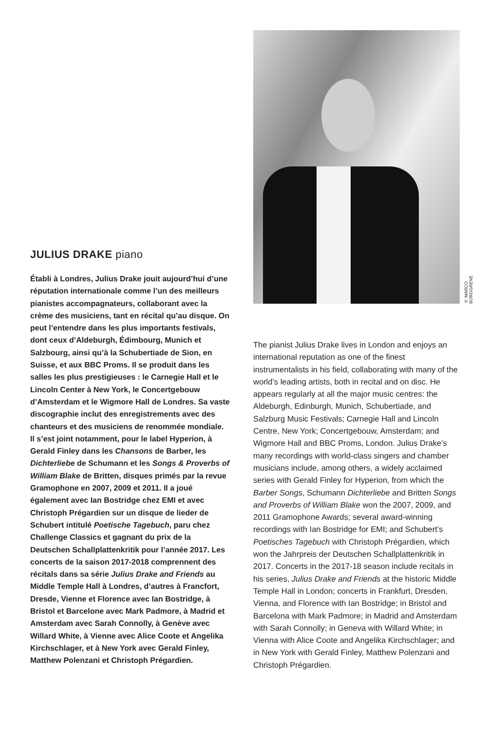JULIUS DRAKE piano
Établi à Londres, Julius Drake jouit aujourd’hui d’une réputation internationale comme l’un des meilleurs pianistes accompagnateurs, collaborant avec la crème des musiciens, tant en récital qu’au disque. On peut l’entendre dans les plus importants festivals, dont ceux d’Aldeburgh, Édimbourg, Munich et Salzbourg, ainsi qu’à la Schubertiade de Sion, en Suisse, et aux BBC Proms. Il se produit dans les salles les plus prestigieuses : le Carnegie Hall et le Lincoln Center à New York, le Concertgebouw d’Amsterdam et le Wigmore Hall de Londres. Sa vaste discographie inclut des enregistrements avec des chanteurs et des musiciens de renommée mondiale. Il s’est joint notamment, pour le label Hyperion, à Gerald Finley dans les Chansons de Barber, les Dichterliebe de Schumann et les Songs & Proverbs of William Blake de Britten, disques primés par la revue Gramophone en 2007, 2009 et 2011. Il a joué également avec Ian Bostridge chez EMI et avec Christoph Prégardien sur un disque de lieder de Schubert intitulé Poetische Tagebuch, paru chez Challenge Classics et gagnant du prix de la Deutschen Schallplattenkritik pour l’année 2017. Les concerts de la saison 2017-2018 comprennent des récitals dans sa série Julius Drake and Friends au Middle Temple Hall à Londres, d’autres à Francfort, Dresde, Vienne et Florence avec Ian Bostridge, à Bristol et Barcelone avec Mark Padmore, à Madrid et Amsterdam avec Sarah Connolly, à Genève avec Willard White, à Vienne avec Alice Coote et Angelika Kirchschlager, et à New York avec Gerald Finley, Matthew Polenzani et Christoph Prégardien.
© MARCO BORGGREVE
The pianist Julius Drake lives in London and enjoys an international reputation as one of the finest instrumentalists in his field, collaborating with many of the world’s leading artists, both in recital and on disc. He appears regularly at all the major music centres: the Aldeburgh, Edinburgh, Munich, Schubertiade, and Salzburg Music Festivals; Carnegie Hall and Lincoln Centre, New York; Concertgebouw, Amsterdam; and Wigmore Hall and BBC Proms, London. Julius Drake’s many recordings with world-class singers and chamber musicians include, among others, a widely acclaimed series with Gerald Finley for Hyperion, from which the Barber Songs, Schumann Dichterliebe and Britten Songs and Proverbs of William Blake won the 2007, 2009, and 2011 Gramophone Awards; several award-winning recordings with Ian Bostridge for EMI; and Schubert’s Poetisches Tagebuch with Christoph Prégardien, which won the Jahrpreis der Deutschen Schallplattenkritik in 2017. Concerts in the 2017-18 season include recitals in his series, Julius Drake and Friends at the historic Middle Temple Hall in London; concerts in Frankfurt, Dresden, Vienna, and Florence with Ian Bostridge; in Bristol and Barcelona with Mark Padmore; in Madrid and Amsterdam with Sarah Connolly; in Geneva with Willard White; in Vienna with Alice Coote and Angelika Kirchschlager; and in New York with Gerald Finley, Matthew Polenzani and Christoph Prégardien.